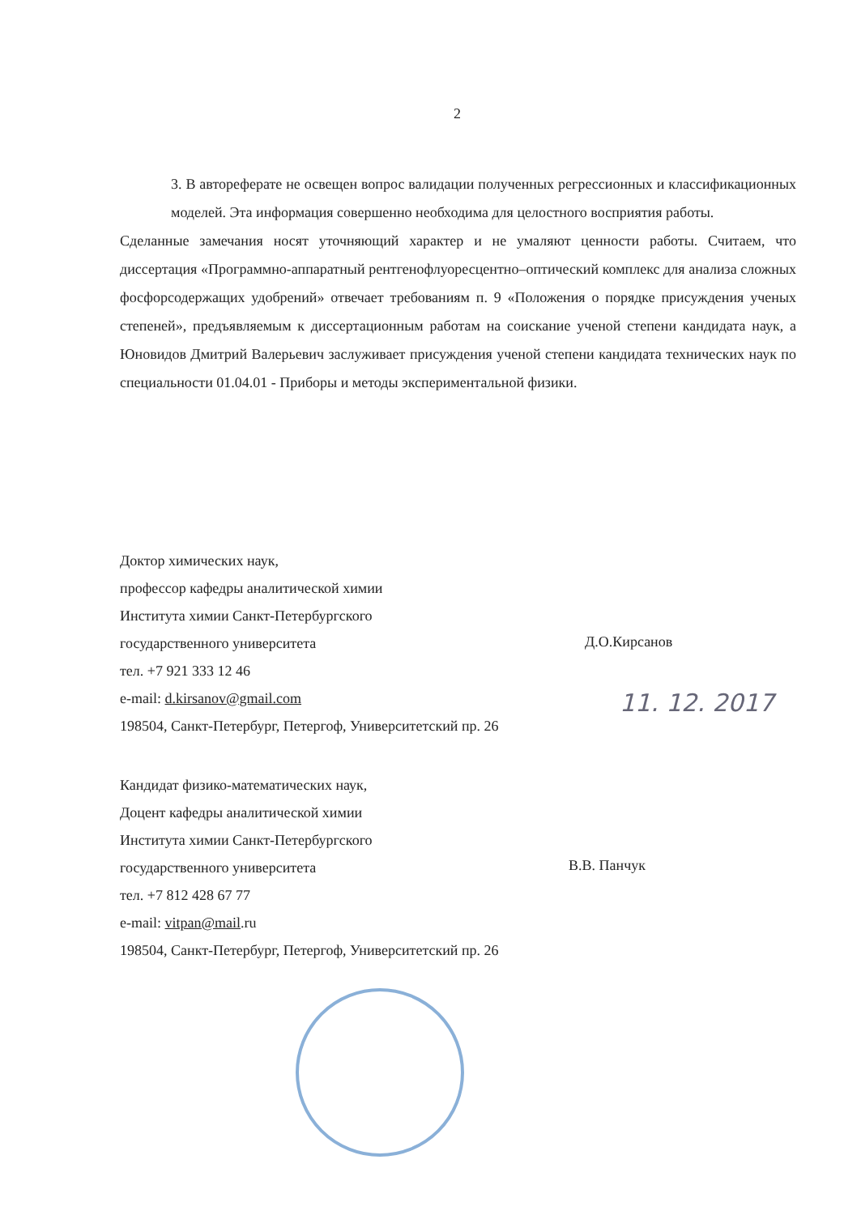2
3. В автореферате не освещен вопрос валидации полученных регрессионных и классификационных моделей. Эта информация совершенно необходима для целостного восприятия работы.
Сделанные замечания носят уточняющий характер и не умаляют ценности работы. Считаем, что диссертация «Программно-аппаратный рентгенофлуоресцентно–оптический комплекс для анализа сложных фосфорсодержащих удобрений» отвечает требованиям п. 9 «Положения о порядке присуждения ученых степеней», предъявляемым к диссертационным работам на соискание ученой степени кандидата наук, а Юновидов Дмитрий Валерьевич заслуживает присуждения ученой степени кандидата технических наук по специальности 01.04.01 - Приборы и методы экспериментальной физики.
Доктор химических наук,
профессор кафедры аналитической химии
Института химии Санкт-Петербургского
государственного университета
тел. +7 921 333 12 46
e-mail: d.kirsanov@gmail.com
198504, Санкт-Петербург, Петергоф, Университетский пр. 26
Д.О.Кирсанов
11. 12. 2017
Кандидат физико-математических наук,
Доцент кафедры аналитической химии
Института химии Санкт-Петербургского
государственного университета
тел. +7 812 428 67 77
e-mail: vitpan@mail.ru
198504, Санкт-Петербург, Петергоф, Университетский пр. 26
В.В. Панчук